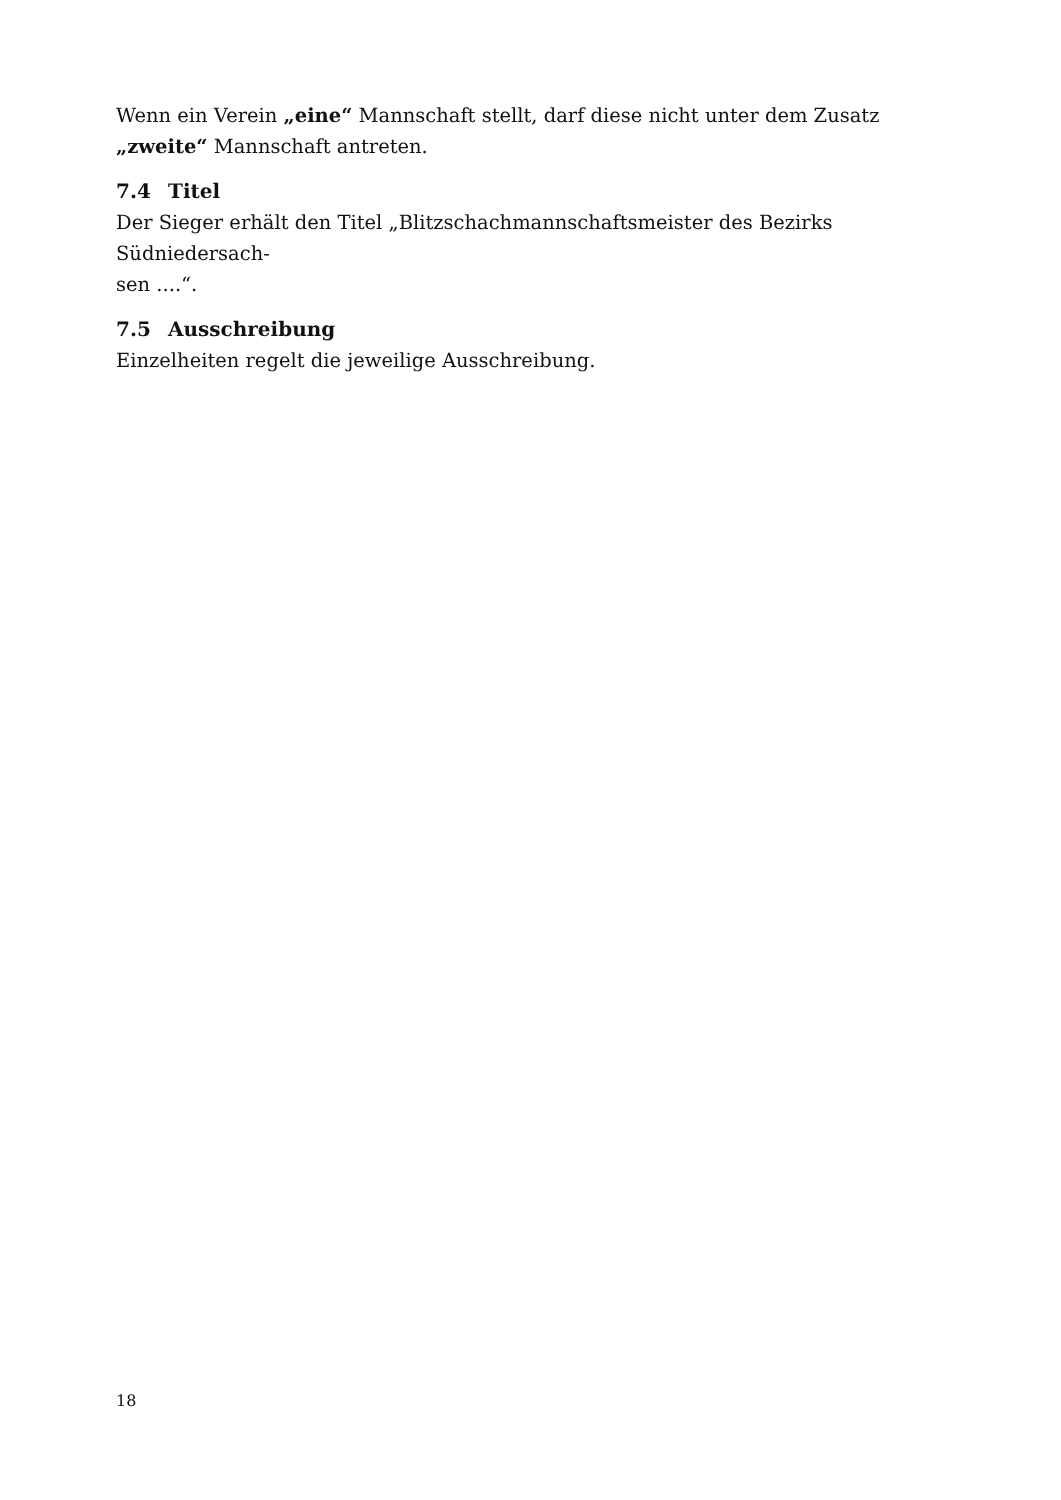Wenn ein Verein „eine“ Mannschaft stellt, darf diese nicht unter dem Zusatz „zweite“ Mannschaft antreten.
7.4 Titel
Der Sieger erhält den Titel „Blitzschachmannschaftsmeister des Bezirks Südniedersach-
sen ....“.
7.5 Ausschreibung
Einzelheiten regelt die jeweilige Ausschreibung.
18